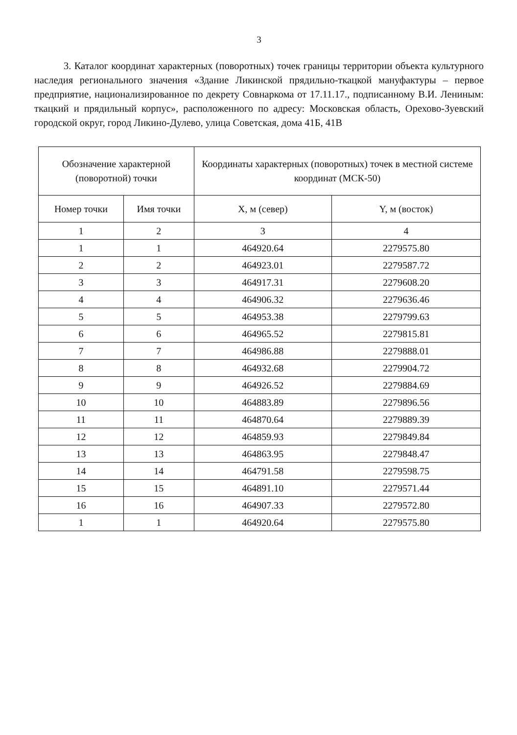3
3. Каталог координат характерных (поворотных) точек границы территории объекта культурного наследия регионального значения «Здание Ликинской прядильно-ткацкой мануфактуры – первое предприятие, национализированное по декрету Совнаркома от 17.11.17., подписанному В.И. Лениным: ткацкий и прядильный корпус», расположенного по адресу: Московская область, Орехово-Зуевский городской округ, город Ликино-Дулево, улица Советская, дома 41Б, 41В
| Обозначение характерной (поворотной) точки | | Координаты характерных (поворотных) точек в местной системе координат (МСК-50) | |
| --- | --- | --- | --- |
| Номер точки | Имя точки | X, м (север) | Y, м (восток) |
| 1 | 2 | 3 | 4 |
| 1 | 1 | 464920.64 | 2279575.80 |
| 2 | 2 | 464923.01 | 2279587.72 |
| 3 | 3 | 464917.31 | 2279608.20 |
| 4 | 4 | 464906.32 | 2279636.46 |
| 5 | 5 | 464953.38 | 2279799.63 |
| 6 | 6 | 464965.52 | 2279815.81 |
| 7 | 7 | 464986.88 | 2279888.01 |
| 8 | 8 | 464932.68 | 2279904.72 |
| 9 | 9 | 464926.52 | 2279884.69 |
| 10 | 10 | 464883.89 | 2279896.56 |
| 11 | 11 | 464870.64 | 2279889.39 |
| 12 | 12 | 464859.93 | 2279849.84 |
| 13 | 13 | 464863.95 | 2279848.47 |
| 14 | 14 | 464791.58 | 2279598.75 |
| 15 | 15 | 464891.10 | 2279571.44 |
| 16 | 16 | 464907.33 | 2279572.80 |
| 1 | 1 | 464920.64 | 2279575.80 |